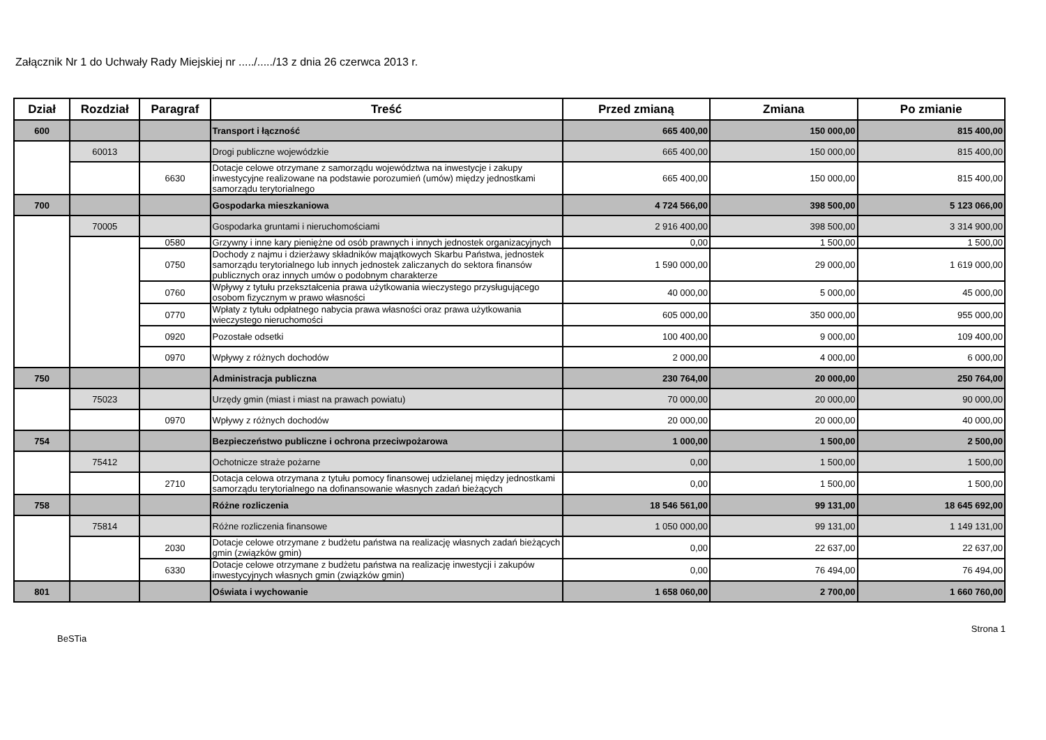Załącznik Nr 1 do Uchwały Rady Miejskiej nr ...../...../13 z dnia 26 czerwca 2013 r.
| Dział | Rozdział | Paragraf | Treść | Przed zmianą | Zmiana | Po zmianie |
| --- | --- | --- | --- | --- | --- | --- |
| 600 | | | Transport i łączność | 665 400,00 | 150 000,00 | 815 400,00 |
| | 60013 | | Drogi publiczne wojewódzkie | 665 400,00 | 150 000,00 | 815 400,00 |
| | | 6630 | Dotacje celowe otrzymane z samorządu województwa na inwestycje i zakupy inwestycyjne realizowane na podstawie porozumień (umów) między jednostkami samorządu terytorialnego | 665 400,00 | 150 000,00 | 815 400,00 |
| 700 | | | Gospodarka mieszkaniowa | 4 724 566,00 | 398 500,00 | 5 123 066,00 |
| | 70005 | | Gospodarka gruntami i nieruchomościami | 2 916 400,00 | 398 500,00 | 3 314 900,00 |
| | | 0580 | Grzywny i inne kary pieniężne od osób prawnych i innych jednostek organizacyjnych | 0,00 | 1 500,00 | 1 500,00 |
| | | 0750 | Dochody z najmu i dzierżawy składników majątkowych Skarbu Państwa, jednostek samorządu terytorialnego lub innych jednostek zaliczanych do sektora finansów publicznych oraz innych umów o podobnym charakterze | 1 590 000,00 | 29 000,00 | 1 619 000,00 |
| | | 0760 | Wpływy z tytułu przekształcenia prawa użytkowania wieczystego przysługującego osobom fizycznym w prawo własności | 40 000,00 | 5 000,00 | 45 000,00 |
| | | 0770 | Wpłaty z tytułu odpłatnego nabycia prawa własności oraz prawa użytkowania wieczystego nieruchomości | 605 000,00 | 350 000,00 | 955 000,00 |
| | | 0920 | Pozostałe odsetki | 100 400,00 | 9 000,00 | 109 400,00 |
| | | 0970 | Wpływy z różnych dochodów | 2 000,00 | 4 000,00 | 6 000,00 |
| 750 | | | Administracja publiczna | 230 764,00 | 20 000,00 | 250 764,00 |
| | 75023 | | Urzędy gmin (miast i miast na prawach powiatu) | 70 000,00 | 20 000,00 | 90 000,00 |
| | | 0970 | Wpływy z różnych dochodów | 20 000,00 | 20 000,00 | 40 000,00 |
| 754 | | | Bezpieczeństwo publiczne i ochrona przeciwpożarowa | 1 000,00 | 1 500,00 | 2 500,00 |
| | 75412 | | Ochotnicze straże pożarne | 0,00 | 1 500,00 | 1 500,00 |
| | | 2710 | Dotacja celowa otrzymana z tytułu pomocy finansowej udzielanej między jednostkami samorządu terytorialnego na dofinansowanie własnych zadań bieżących | 0,00 | 1 500,00 | 1 500,00 |
| 758 | | | Różne rozliczenia | 18 546 561,00 | 99 131,00 | 18 645 692,00 |
| | 75814 | | Różne rozliczenia finansowe | 1 050 000,00 | 99 131,00 | 1 149 131,00 |
| | | 2030 | Dotacje celowe otrzymane z budżetu państwa na realizację własnych zadań bieżących gmin (związków gmin) | 0,00 | 22 637,00 | 22 637,00 |
| | | 6330 | Dotacje celowe otrzymane z budżetu państwa na realizację inwestycji i zakupów inwestycyjnych własnych gmin (związków gmin) | 0,00 | 76 494,00 | 76 494,00 |
| 801 | | | Oświata i wychowanie | 1 658 060,00 | 2 700,00 | 1 660 760,00 |
BeSTia Strona 1